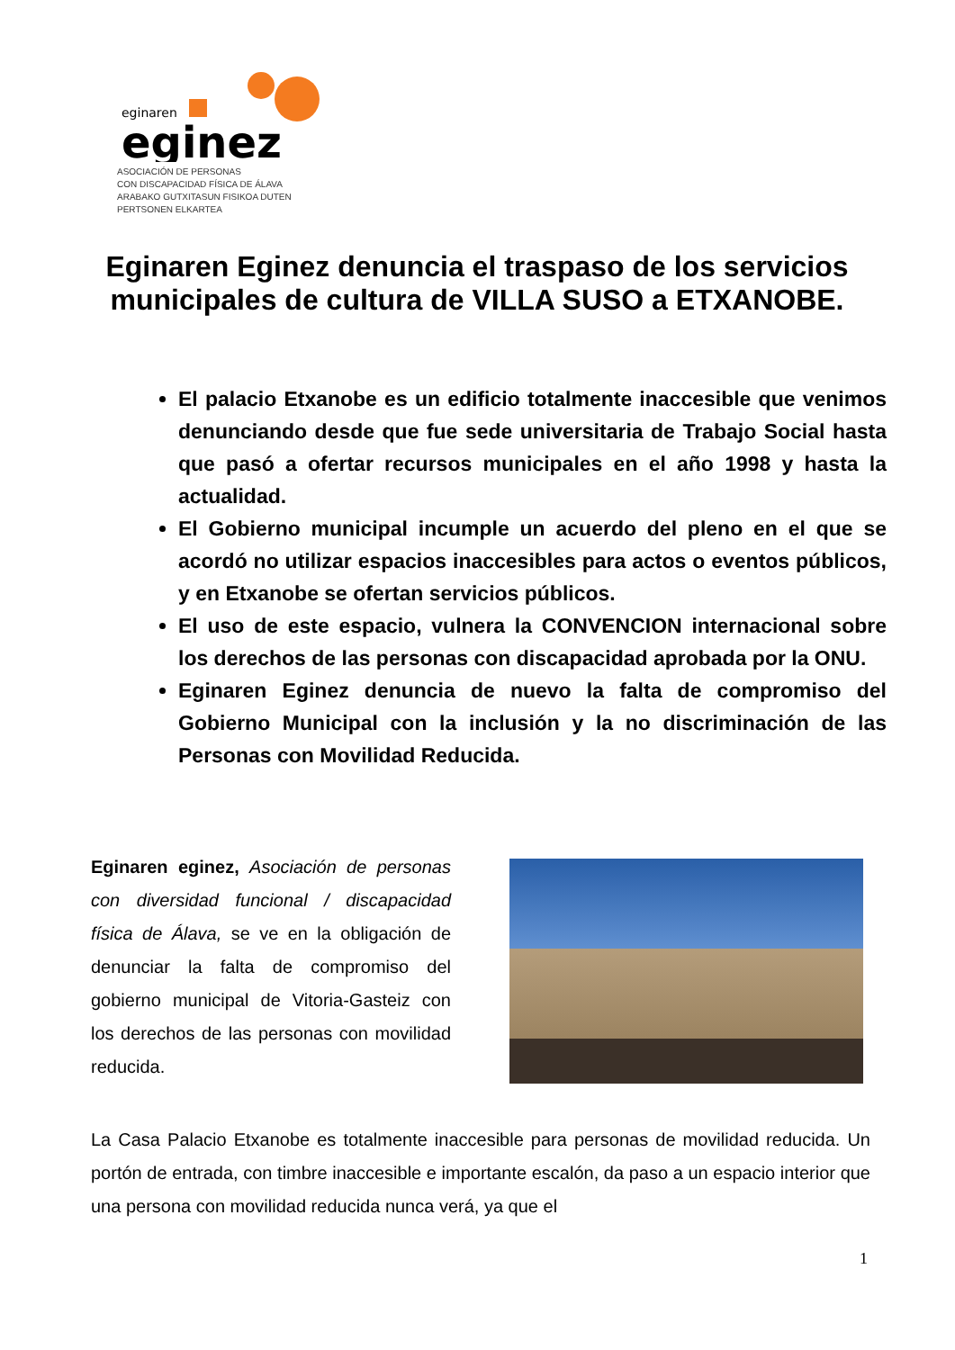eginaren
eginez
ASOCIACIÓN DE PERSONAS
CON DISCAPACIDAD FÍSICA DE ÁLAVA
ARABAKO GUTXITASUN FISIKOA DUTEN
PERTSONEN ELKARTEA
Eginaren Eginez denuncia el traspaso de los servicios municipales de cultura de VILLA SUSO a ETXANOBE.
El palacio Etxanobe es un edificio totalmente inaccesible que venimos denunciando desde que fue sede universitaria de Trabajo Social hasta que pasó a ofertar recursos municipales en el año 1998 y hasta la actualidad.
El Gobierno municipal incumple un acuerdo del pleno en el que se acordó no utilizar espacios inaccesibles para actos o eventos públicos, y en Etxanobe se ofertan servicios públicos.
El uso de este espacio, vulnera la CONVENCION internacional sobre los derechos de las personas con discapacidad aprobada por la ONU.
Eginaren Eginez denuncia de nuevo la falta de compromiso del Gobierno Municipal con la inclusión y la no discriminación de las Personas con Movilidad Reducida.
Eginaren eginez, Asociación de personas con diversidad funcional / discapacidad física de Álava, se ve en la obligación de denunciar la falta de compromiso del gobierno municipal de Vitoria-Gasteiz con los derechos de las personas con movilidad reducida.
La Casa Palacio Etxanobe es totalmente inaccesible para personas de movilidad reducida. Un portón de entrada, con timbre inaccesible e importante escalón, da paso a un espacio interior que una persona con movilidad reducida nunca verá, ya que el
1